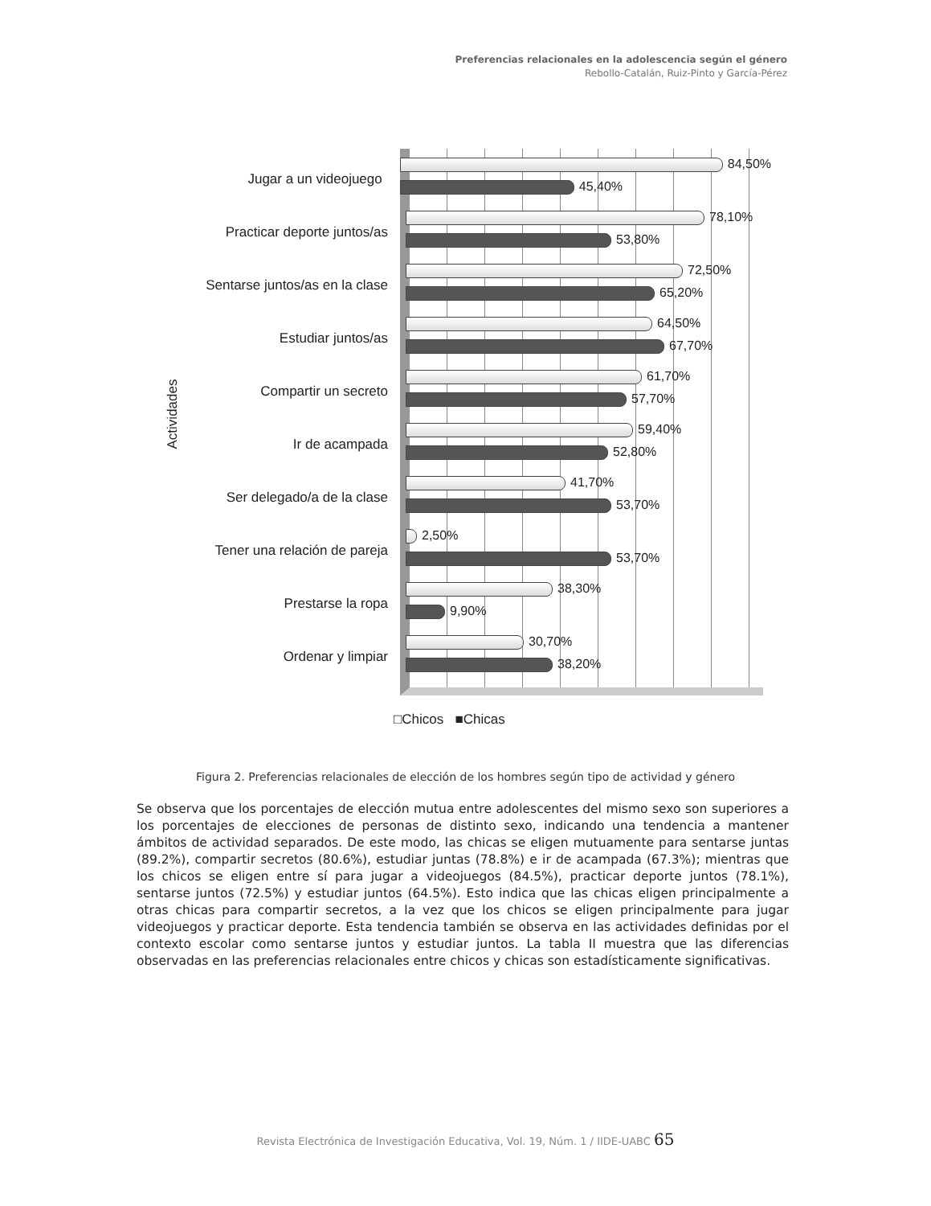Preferencias relacionales en la adolescencia según el género
Rebollo-Catalán, Ruiz-Pinto y García-Pérez
Actividades
Jugar a un videojuego
84,50%
45,40%
Practicar deporte juntos/as
78,10%
53,80%
Sentarse juntos/as en la clase
72,50%
65,20%
Estudiar juntos/as
64,50%
67,70%
Compartir un secreto
61,70%
57,70%
Ir de acampada
59,40%
52,80%
Ser delegado/a de la clase
41,70%
53,70%
Tener una relación de pareja
2,50%
53,70%
Prestarse la ropa
38,30%
9,90%
Ordenar y limpiar
30,70%
38,20%
□Chicos ■Chicas
Figura 2. Preferencias relacionales de elección de los hombres según tipo de actividad y género
Se observa que los porcentajes de elección mutua entre adolescentes del mismo sexo son superiores a los porcentajes de elecciones de personas de distinto sexo, indicando una tendencia a mantener ámbitos de actividad separados. De este modo, las chicas se eligen mutuamente para sentarse juntas (89.2%), compartir secretos (80.6%), estudiar juntas (78.8%) e ir de acampada (67.3%); mientras que los chicos se eligen entre sí para jugar a videojuegos (84.5%), practicar deporte juntos (78.1%), sentarse juntos (72.5%) y estudiar juntos (64.5%). Esto indica que las chicas eligen principalmente a otras chicas para compartir secretos, a la vez que los chicos se eligen principalmente para jugar videojuegos y practicar deporte. Esta tendencia también se observa en las actividades definidas por el contexto escolar como sentarse juntos y estudiar juntos. La tabla II muestra que las diferencias observadas en las preferencias relacionales entre chicos y chicas son estadísticamente significativas.
Revista Electrónica de Investigación Educativa, Vol. 19, Núm. 1 / IIDE-UABC 65